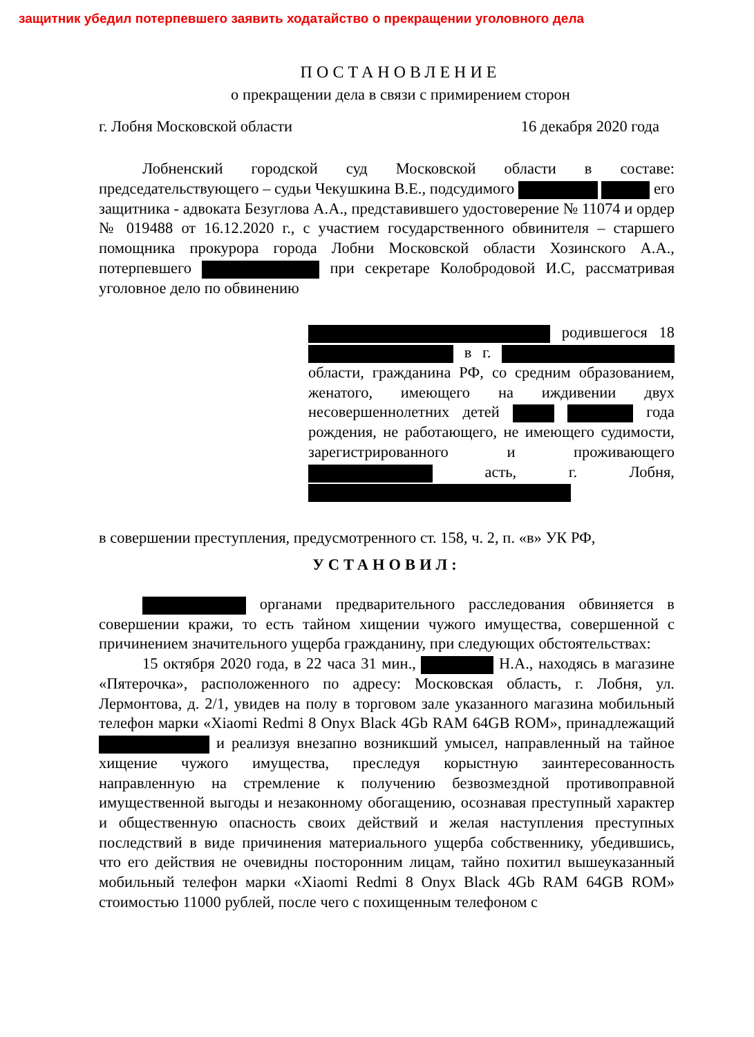защитник убедил потерпевшего заявить ходатайство о прекращении уголовного дела
ПОСТАНОВЛЕНИЕ
о прекращении дела в связи с примирением сторон
г. Лобня Московской области 16 декабря 2020 года
Лобненский городской суд Московской области в составе: председательствующего – судьи Чекушкина В.Е., подсудимого его защитника - адвоката Безуглова А.А., представившего удостоверение № 11074 и ордер № 019488 от 16.12.2020 г., с участием государственного обвинителя – старшего помощника прокурора города Лобни Московской области Хозинского А.А., потерпевшего при секретаре Колобродовой И.С, рассматривая уголовное дело по обвинению
родившегося 18 в г. области, гражданина РФ, со средним образованием, женатого, имеющего на иждивении двух несовершеннолетних детей года рождения, не работающего, не имеющего судимости, зарегистрированного и проживающего асть, г. Лобня,
в совершении преступления, предусмотренного ст. 158, ч. 2, п. «в» УК РФ,
УСТАНОВИЛ:
органами предварительного расследования обвиняется в совершении кражи, то есть тайном хищении чужого имущества, совершенной с причинением значительного ущерба гражданину, при следующих обстоятельствах:
15 октября 2020 года, в 22 часа 31 мин., Н.А., находясь в магазине «Пятерочка», расположенного по адресу: Московская область, г. Лобня, ул. Лермонтова, д. 2/1, увидев на полу в торговом зале указанного магазина мобильный телефон марки «Xiaomi Redmi 8 Onyx Black 4Gb RAM 64GB ROM», принадлежащий и реализуя внезапно возникший умысел, направленный на тайное хищение чужого имущества, преследуя корыстную заинтересованность направленную на стремление к получению безвозмездной противоправной имущественной выгоды и незаконному обогащению, осознавая преступный характер и общественную опасность своих действий и желая наступления преступных последствий в виде причинения материального ущерба собственнику, убедившись, что его действия не очевидны посторонним лицам, тайно похитил вышеуказанный мобильный телефон марки «Xiaomi Redmi 8 Onyx Black 4Gb RAM 64GB ROM» стоимостью 11000 рублей, после чего с похищенным телефоном с